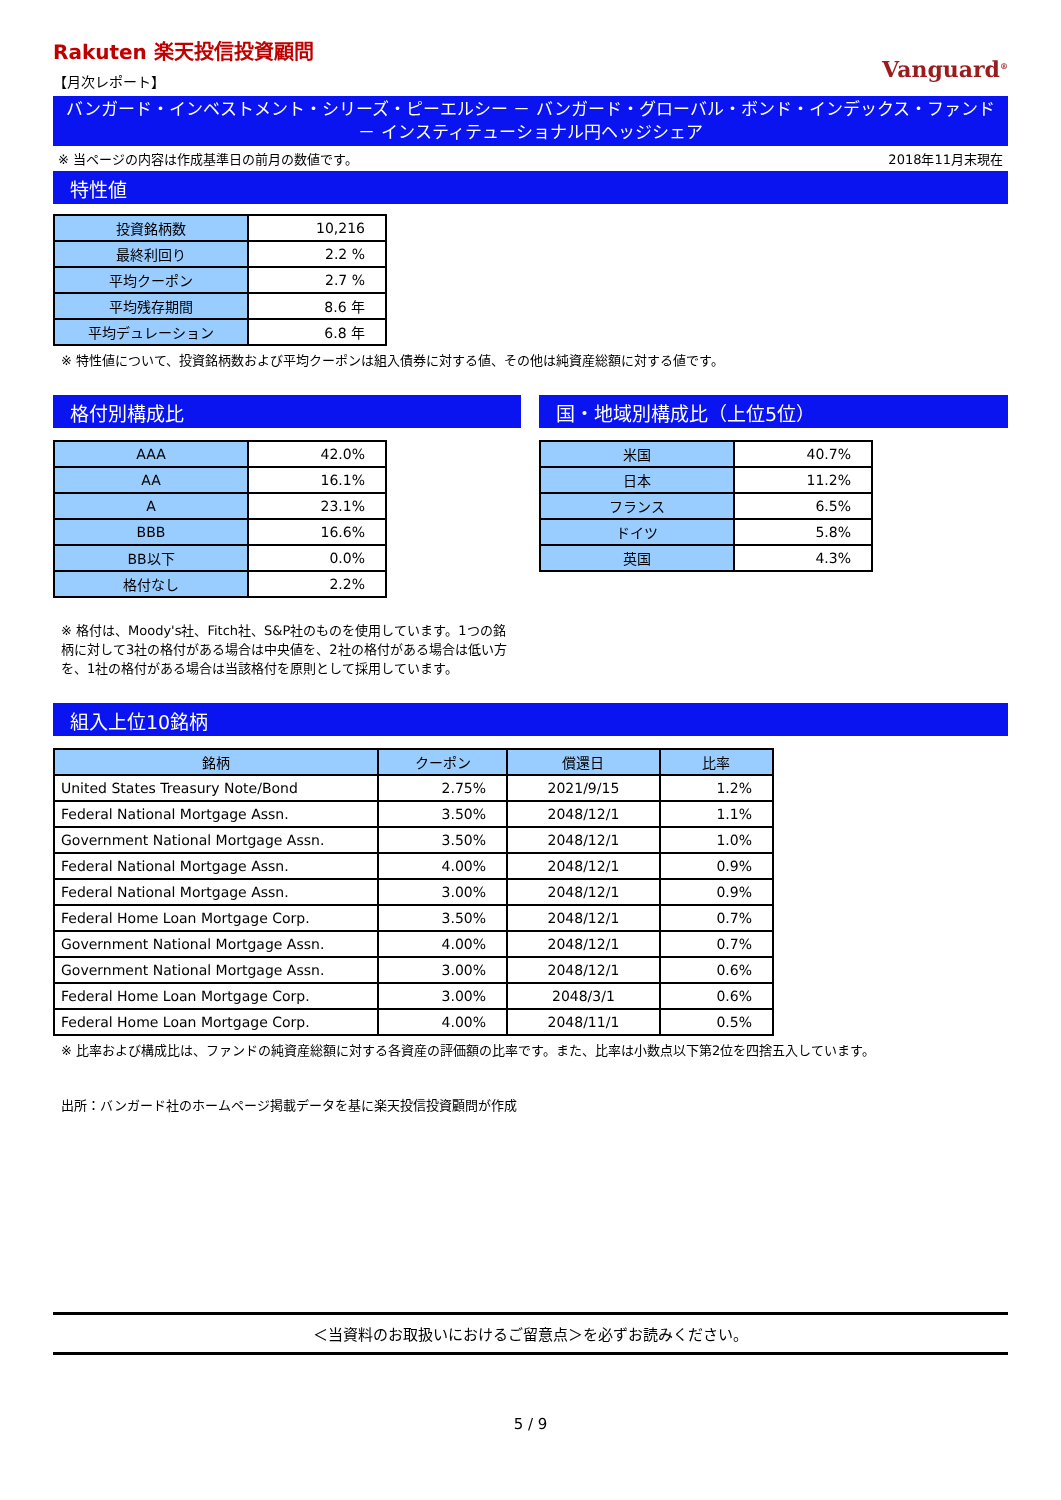Rakuten 楽天投信投資顧問
【月次レポート】
Vanguard<sup>®</sup>
バンガード・インベストメント・シリーズ・ピーエルシー － バンガード・グローバル・ボンド・インデックス・ファンド
－ インスティテューショナル円ヘッジシェア
※ 当ページの内容は作成基準日の前月の数値です。 2018年11月末現在
特性値
| 投資銘柄数 | 10,216 |
| 最終利回り | 2.2 % |
| 平均クーポン | 2.7 % |
| 平均残存期間 | 8.6 年 |
| 平均デュレーション | 6.8 年 |
※ 特性値について、投資銘柄数および平均クーポンは組入債券に対する値、その他は純資産総額に対する値です。
格付別構成比
| AAA | 42.0% |
| AA | 16.1% |
| A | 23.1% |
| BBB | 16.6% |
| BB以下 | 0.0% |
| 格付なし | 2.2% |
※ 格付は、Moody's社、Fitch社、S&P社のものを使用しています。1つの銘柄に対して3社の格付がある場合は中央値を、2社の格付がある場合は低い方を、1社の格付がある場合は当該格付を原則として採用しています。
国・地域別構成比（上位5位）
| 米国 | 40.7% |
| 日本 | 11.2% |
| フランス | 6.5% |
| ドイツ | 5.8% |
| 英国 | 4.3% |
組入上位10銘柄
| 銘柄 | クーポン | 償還日 | 比率 |
| --- | --- | --- | --- |
| United States Treasury Note/Bond | 2.75% | 2021/9/15 | 1.2% |
| Federal National Mortgage Assn. | 3.50% | 2048/12/1 | 1.1% |
| Government National Mortgage Assn. | 3.50% | 2048/12/1 | 1.0% |
| Federal National Mortgage Assn. | 4.00% | 2048/12/1 | 0.9% |
| Federal National Mortgage Assn. | 3.00% | 2048/12/1 | 0.9% |
| Federal Home Loan Mortgage Corp. | 3.50% | 2048/12/1 | 0.7% |
| Government National Mortgage Assn. | 4.00% | 2048/12/1 | 0.7% |
| Government National Mortgage Assn. | 3.00% | 2048/12/1 | 0.6% |
| Federal Home Loan Mortgage Corp. | 3.00% | 2048/3/1 | 0.6% |
| Federal Home Loan Mortgage Corp. | 4.00% | 2048/11/1 | 0.5% |
※ 比率および構成比は、ファンドの純資産総額に対する各資産の評価額の比率です。また、比率は小数点以下第2位を四捨五入しています。
出所：バンガード社のホームページ掲載データを基に楽天投信投資顧問が作成
＜当資料のお取扱いにおけるご留意点＞を必ずお読みください。
5 / 9